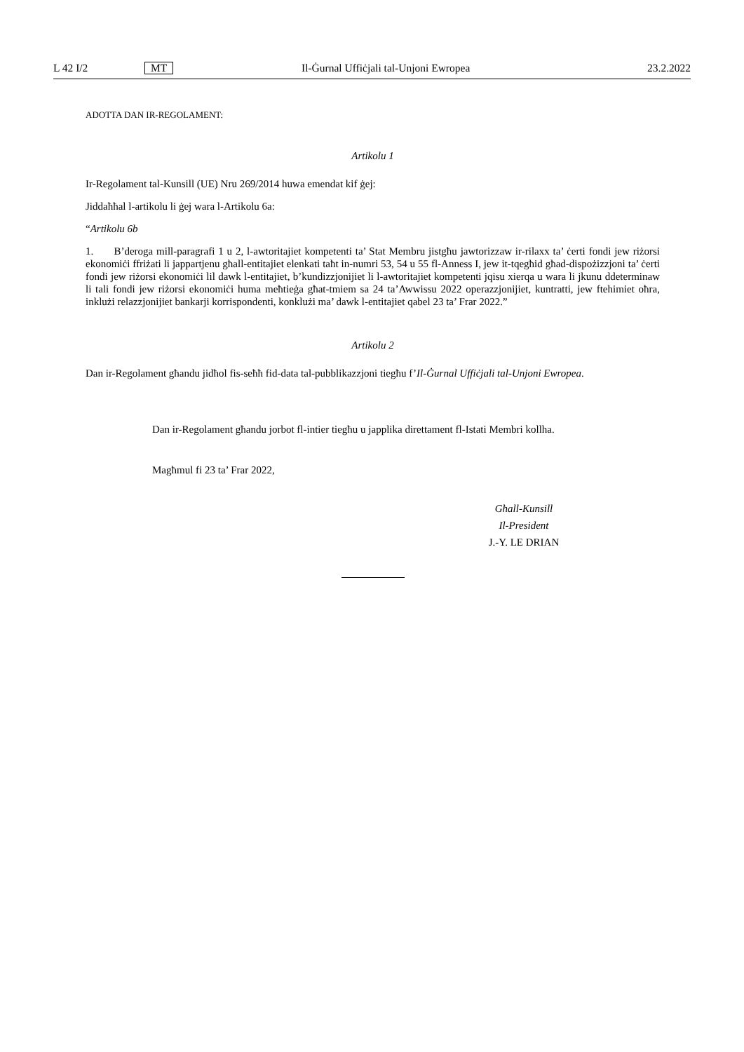L 42 I/2 MT Il-Ġurnal Uffiċjali tal-Unjoni Ewropea 23.2.2022
ADOTTA DAN IR-REGOLAMENT:
Artikolu 1
Ir-Regolament tal-Kunsill (UE) Nru 269/2014 huwa emendat kif ġej:
Jiddaħħal l-artikolu li ġej wara l-Artikolu 6a:
“Artikolu 6b
1. B’deroga mill-paragrafi 1 u 2, l-awtoritajiet kompetenti ta’ Stat Membru jistgħu jawtorizzaw ir-rilaxx ta’ ċerti fondi jew riżorsi ekonomiċi ffriżati li jappartjenu għall-entitajiet elenkati taħt in-numri 53, 54 u 55 fl-Anness I, jew it-tqegħid għad-dispożizzjoni ta’ ċerti fondi jew riżorsi ekonomiċi lil dawk l-entitajiet, b’kundizzjonijiet li l-awtoritajiet kompetenti jqisu xierqa u wara li jkunu ddeterminaw li tali fondi jew riżorsi ekonomiċi huma meħtieġa għat-tmiem sa 24 ta’Awwissu 2022 operazzjonijiet, kuntratti, jew ftehimiet oħra, inklużi relazzjonijiet bankarji korrispondenti, konklużi ma’ dawk l-entitajiet qabel 23 ta’ Frar 2022.”
Artikolu 2
Dan ir-Regolament għandu jidħol fis-seħħ fid-data tal-pubblikazzjoni tiegħu f’Il-Ġurnal Uffiċjali tal-Unjoni Ewropea.
Dan ir-Regolament għandu jorbot fl-intier tiegħu u japplika direttament fl-Istati Membri kollha.
Magħmul fi 23 ta’ Frar 2022,
Għall-Kunsill
Il-President
J.-Y. LE DRIAN